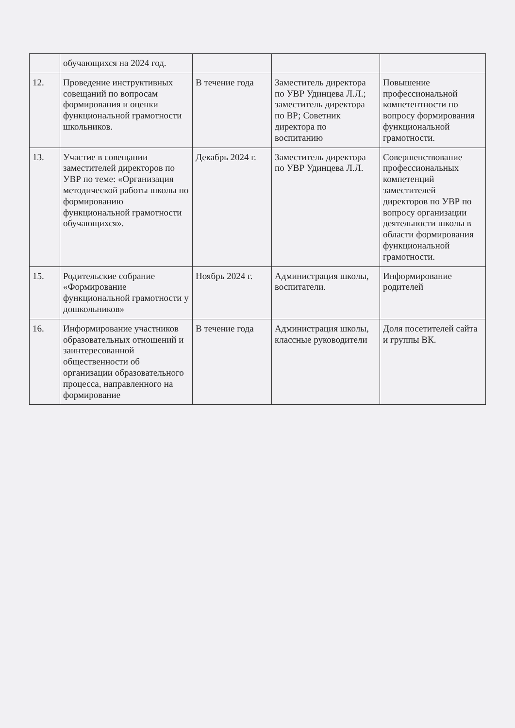| | обучающихся на 2024 год. | | | |
| 12. | Проведение инструктивных совещаний по вопросам формирования и оценки функциональной грамотности школьников. | В течение года | Заместитель директора по УВР Удинцева Л.Л.; заместитель директора по ВР; Советник директора по воспитанию | Повышение профессиональной компетентности по вопросу формирования функциональной грамотности. |
| 13. | Участие в совещании заместителей директоров по УВР по теме: «Организация методической работы школы по формированию функциональной грамотности обучающихся». | Декабрь 2024 г. | Заместитель директора по УВР Удинцева Л.Л. | Совершенствование профессиональных компетенций заместителей директоров по УВР по вопросу организации деятельности школы в области формирования функциональной грамотности. |
| 15. | Родительские собрание «Формирование функциональной грамотности у дошкольников» | Ноябрь 2024 г. | Администрация школы, воспитатели. | Информирование родителей |
| 16. | Информирование участников образовательных отношений и заинтересованной общественности об организации образовательного процесса, направленного на формирование | В течение года | Администрация школы, классные руководители | Доля посетителей сайта и группы ВК. |